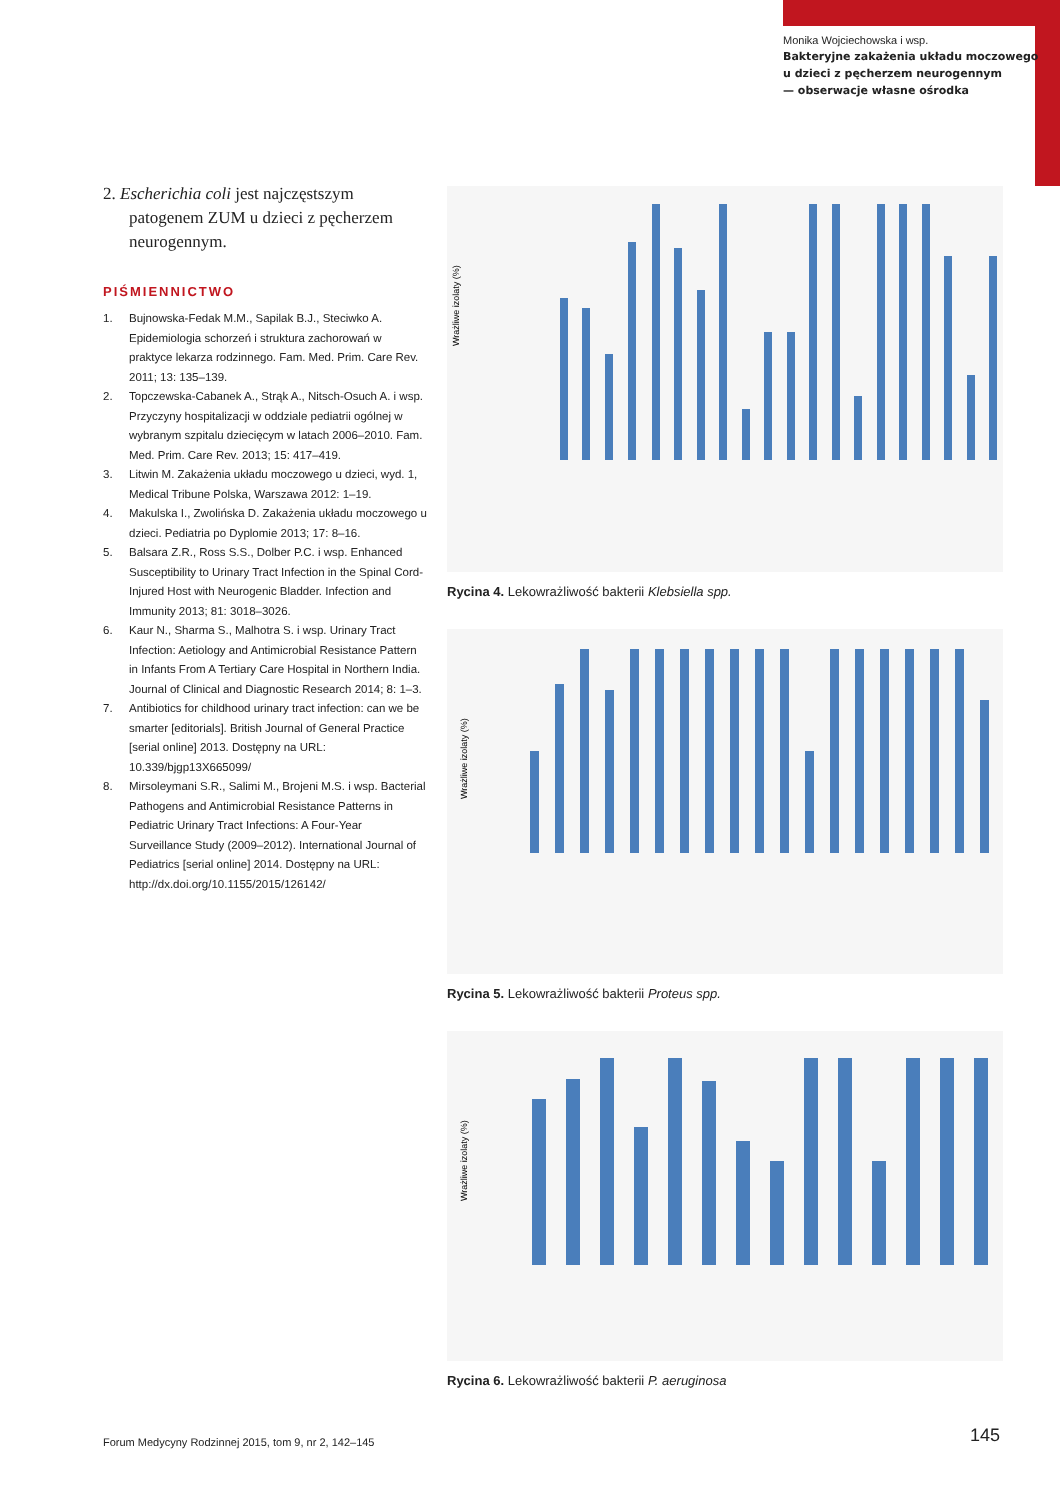Monika Wojciechowska i wsp.
Bakteryjne zakażenia układu moczowego
u dzieci z pęcherzem neurogennym
— obserwacje własne ośrodka
2. Escherichia coli jest najczęstszym patogenem ZUM u dzieci z pęcherzem neurogennym.
PIŚMIENNICTWO
1. Bujnowska-Fedak M.M., Sapilak B.J., Steciwko A. Epidemiologia schorzeń i struktura zachorowań w praktyce lekarza rodzinnego. Fam. Med. Prim. Care Rev. 2011; 13: 135–139.
2. Topczewska-Cabanek A., Strąk A., Nitsch-Osuch A. i wsp. Przyczyny hospitalizacji w oddziale pediatrii ogólnej w wybranym szpitalu dziecięcym w latach 2006–2010. Fam. Med. Prim. Care Rev. 2013; 15: 417–419.
3. Litwin M. Zakażenia układu moczowego u dzieci, wyd. 1, Medical Tribune Polska, Warszawa 2012: 1–19.
4. Makulska I., Zwolińska D. Zakażenia układu moczowego u dzieci. Pediatria po Dyplomie 2013; 17: 8–16.
5. Balsara Z.R., Ross S.S., Dolber P.C. i wsp. Enhanced Susceptibility to Urinary Tract Infection in the Spinal Cord-Injured Host with Neurogenic Bladder. Infection and Immunity 2013; 81: 3018–3026.
6. Kaur N., Sharma S., Malhotra S. i wsp. Urinary Tract Infection: Aetiology and Antimicrobial Resistance Pattern in Infants From A Tertiary Care Hospital in Northern India. Journal of Clinical and Diagnostic Research 2014; 8: 1–3.
7. Antibiotics for childhood urinary tract infection: can we be smarter [editorials]. British Journal of General Practice [serial online] 2013. Dostępny na URL: 10.339/bjgp13X665099/
8. Mirsoleymani S.R., Salimi M., Brojeni M.S. i wsp. Bacterial Pathogens and Antimicrobial Resistance Patterns in Pediatric Urinary Tract Infections: A Four-Year Surveillance Study (2009–2012). International Journal of Pediatrics [serial online] 2014. Dostępny na URL: http://dx.doi.org/10.1155/2015/126142/
Wrażliwe izolaty (%)
Rycina 4. Lekowrażliwość bakterii Klebsiella spp.
Wrażliwe izolaty (%)
Rycina 5. Lekowrażliwość bakterii Proteus spp.
Wrażliwe izolaty (%)
Rycina 6. Lekowrażliwość bakterii P. aeruginosa
Forum Medycyny Rodzinnej 2015, tom 9, nr 2, 142–145
145